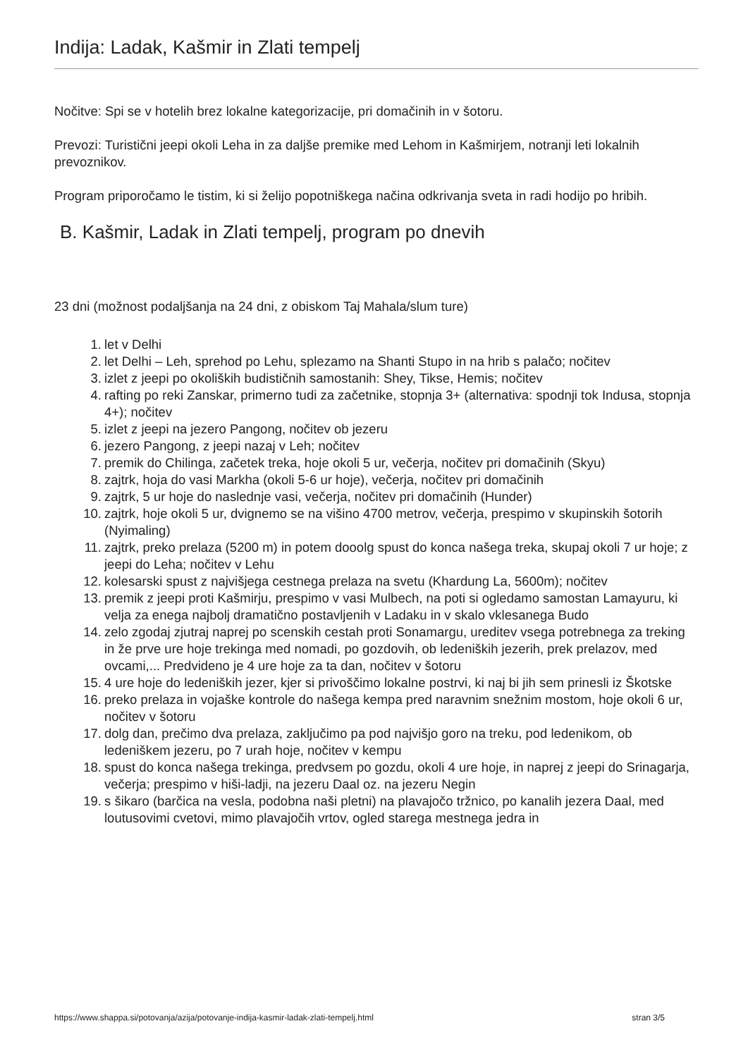Indija: Ladak, Kašmir in Zlati tempelj
Nočitve: Spi se v hotelih brez lokalne kategorizacije, pri domačinih in v šotoru.
Prevozi: Turistični jeepi okoli Leha in za daljše premike med Lehom in Kašmirjem, notranji leti lokalnih prevoznikov.
Program priporočamo le tistim, ki si želijo popotniškega načina odkrivanja sveta in radi hodijo po hribih.
B. Kašmir, Ladak in Zlati tempelj, program po dnevih
23 dni (možnost podaljšanja na 24 dni, z obiskom Taj Mahala/slum ture)
1. let v Delhi
2. let Delhi – Leh, sprehod po Lehu, splezamo na Shanti Stupo in na hrib s palačo; nočitev
3. izlet z jeepi po okoliških budističnih samostanih: Shey, Tikse, Hemis; nočitev
4. rafting po reki Zanskar, primerno tudi za začetnike, stopnja 3+ (alternativa: spodnji tok Indusa, stopnja 4+); nočitev
5. izlet z jeepi na jezero Pangong, nočitev ob jezeru
6. jezero Pangong, z jeepi nazaj v Leh; nočitev
7. premik do Chilinga, začetek treka, hoje okoli 5 ur, večerja, nočitev pri domačinih (Skyu)
8. zajtrk, hoja do vasi Markha (okoli 5-6 ur hoje), večerja, nočitev pri domačinih
9. zajtrk, 5 ur hoje do naslednje vasi, večerja, nočitev pri domačinih (Hunder)
10. zajtrk, hoje okoli 5 ur, dvignemo se na višino 4700 metrov, večerja, prespimo v skupinskih šotorih (Nyimaling)
11. zajtrk, preko prelaza (5200 m) in potem dooolg spust do konca našega treka, skupaj okoli 7 ur hoje; z jeepi do Leha; nočitev v Lehu
12. kolesarski spust z najvišjega cestnega prelaza na svetu (Khardung La, 5600m); nočitev
13. premik z jeepi proti Kašmirju, prespimo v vasi Mulbech, na poti si ogledamo samostan Lamayuru, ki velja za enega najbolj dramatično postavljenih v Ladaku in v skalo vklesanega Budo
14. zelo zgodaj zjutraj naprej po scenskih cestah proti Sonamargu, ureditev vsega potrebnega za treking in že prve ure hoje trekinga med nomadi, po gozdovih, ob ledeniških jezerih, prek prelazov, med ovcami,... Predvideno je 4 ure hoje za ta dan, nočitev v šotoru
15. 4 ure hoje do ledeniških jezer, kjer si privoščimo lokalne postrvi, ki naj bi jih sem prinesli iz Škotske
16. preko prelaza in vojaške kontrole do našega kempa pred naravnim snežnim mostom, hoje okoli 6 ur, nočitev v šotoru
17. dolg dan, prečimo dva prelaza, zaključimo pa pod najvišjo goro na treku, pod ledenikom, ob ledeniškem jezeru, po 7 urah hoje, nočitev v kempu
18. spust do konca našega trekinga, predvsem po gozdu, okoli 4 ure hoje, in naprej z jeepi do Srinagarja, večerja; prespimo v hiši-ladji, na jezeru Daal oz. na jezeru Negin
19. s šikaro (barčica na vesla, podobna naši pletni) na plavajočo tržnico, po kanalih jezera Daal, med loutusovimi cvetovi, mimo plavajočih vrtov, ogled starega mestnega jedra in
https://www.shappa.si/potovanja/azija/potovanje-indija-kasmir-ladak-zlati-tempelj.html stran 3/5